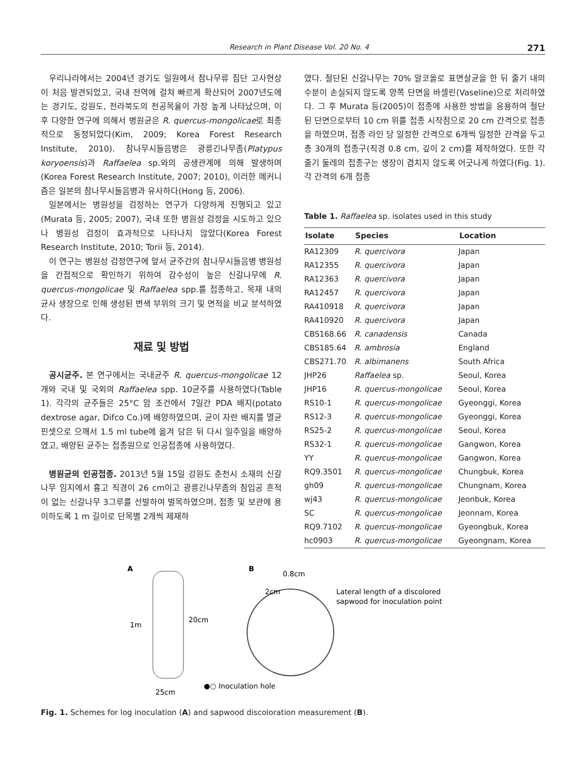Research in Plant Disease Vol. 20 No. 4 271
우리나라에서는 2004년 경기도 일원에서 참나무류 집단 고사현상이 처음 발견되었고, 국내 전역에 걸쳐 빠르게 확산되어 2007년도에는 경기도, 강원도, 전라북도의 천공목율이 가장 높게 나타났으며, 이후 다양한 연구에 의해서 병원균은 R. quercus-mongolicae로 최종적으로 동정되었다(Kim, 2009; Korea Forest Research Institute, 2010). 참나무시들음병은 광릉긴나무좀(Platypus koryoensis)과 Raffaelea sp.와의 공생관계에 의해 발생하며(Korea Forest Research Institute, 2007; 2010), 이러한 메커니즘은 일본의 참나무시들음병과 유사하다(Hong 등, 2006).
일본에서는 병원성을 검정하는 연구가 다양하게 진행되고 있고(Murata 등, 2005; 2007), 국내 또한 병원성 검정을 시도하고 있으나 병원성 검정이 효과적으로 나타나지 않았다(Korea Forest Research Institute, 2010; Torii 등, 2014).
이 연구는 병원성 검정연구에 앞서 균주간의 참나무시들음병 병원성을 간접적으로 확인하기 위하여 감수성이 높은 신갈나무에 R. quercus-mongolicae 및 Raffaelea spp.를 접종하고, 목재 내의 균사 생장으로 인해 생성된 변색 부위의 크기 및 면적을 비교 분석하였다.
재료 및 방법
공시균주. 본 연구에서는 국내균주 R. quercus-mongolicae 12개와 국내 및 국외의 Raffaelea spp. 10균주를 사용하였다(Table 1). 각각의 균주들은 25°C 암 조건에서 7일간 PDA 배지(potato dextrose agar, Difco Co.)에 배양하였으며, 균이 자란 배지를 멸균 핀셋으로 으깨서 1.5 ml tube에 옮겨 담은 뒤 다시 일주일을 배양하였고, 배양된 균주는 접종원으로 인공접종에 사용하였다.
병원균의 인공접종. 2013년 5월 15일 강원도 춘천시 소재의 신갈나무 임지에서 흉고 직경이 26 cm이고 광릉긴나무좀의 침입공 흔적이 없는 신갈나무 3그루를 선발하여 벌목하였으며, 접종 및 보관에 용이하도록 1 m 길이로 단목별 2개씩 제재하
였다. 절단된 신갈나무는 70% 알코올로 표면살균을 한 뒤 줄기 내의 수분이 손실되지 않도록 양쪽 단면을 바셀린(Vaseline)으로 처리하였다. 그 후 Murata 등(2005)이 접종에 사용한 방법을 응용하여 절단된 단면으로부터 10 cm 위를 접종 시작점으로 20 cm 간격으로 접종을 하였으며, 접종 라인 당 일정한 간격으로 6개씩 일정한 간격을 두고 총 30개의 접종구(직경 0.8 cm, 깊이 2 cm)를 제작하였다. 또한 각 줄기 둘레의 접종구는 생장이 겹치지 않도록 어긋나게 하였다(Fig. 1). 각 간격의 6개 접종
Table 1. Raffaelea sp. isolates used in this study
| Isolate | Species | Location |
| --- | --- | --- |
| RA12309 | R. quercivora | Japan |
| RA12355 | R. quercivora | Japan |
| RA12363 | R. quercivora | Japan |
| RA12457 | R. quercivora | Japan |
| RA410918 | R. quercivora | Japan |
| RA410920 | R. quercivora | Japan |
| CBS168.66 | R. canadensis | Canada |
| CBS185.64 | R. ambrosia | England |
| CBS271.70 | R. albimanens | South Africa |
| JHP26 | Raffaelea sp. | Seoul, Korea |
| JHP16 | R. quercus-mongolicae | Seoul, Korea |
| RS10-1 | R. quercus-mongolicae | Gyeonggi, Korea |
| RS12-3 | R. quercus-mongolicae | Gyeonggi, Korea |
| RS25-2 | R. quercus-mongolicae | Seoul, Korea |
| RS32-1 | R. quercus-mongolicae | Gangwon, Korea |
| YY | R. quercus-mongolicae | Gangwon, Korea |
| RQ9.3501 | R. quercus-mongolicae | Chungbuk, Korea |
| gh09 | R. quercus-mongolicae | Chungnam, Korea |
| wj43 | R. quercus-mongolicae | Jeonbuk, Korea |
| SC | R. quercus-mongolicae | Jeonnam, Korea |
| RQ9.7102 | R. quercus-mongolicae | Gyeongbuk, Korea |
| hc0903 | R. quercus-mongolicae | Gyeongnam, Korea |
A
1m
20cm
25cm
●○ Inoculation hole
B
0.8cm
2cm
Lateral length of a discolored
sapwood for inoculation point
Fig. 1. Schemes for log inoculation (A) and sapwood discoloration measurement (B).